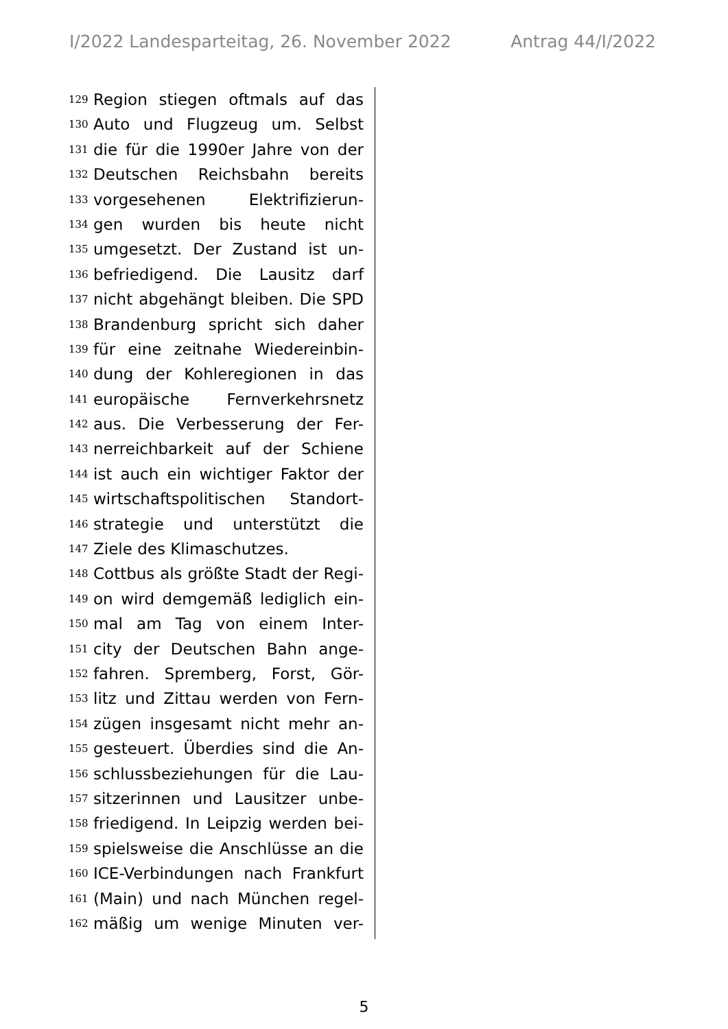I/2022 Landesparteitag, 26. November 2022 Antrag 44/I/2022
129 Region stiegen oftmals auf das
130 Auto und Flugzeug um. Selbst
131 die für die 1990er Jahre von der
132 Deutschen Reichsbahn bereits
133 vorgesehenen Elektrifizierun-
134 gen wurden bis heute nicht
135 umgesetzt. Der Zustand ist un-
136 befriedigend. Die Lausitz darf
137 nicht abgehängt bleiben. Die SPD
138 Brandenburg spricht sich daher
139 für eine zeitnahe Wiedereinbin-
140 dung der Kohleregionen in das
141 europäische Fernverkehrsnetz
142 aus. Die Verbesserung der Fer-
143 nerreichbarkeit auf der Schiene
144 ist auch ein wichtiger Faktor der
145 wirtschaftspolitischen Standort-
146 strategie und unterstützt die
147 Ziele des Klimaschutzes.
148 Cottbus als größte Stadt der Regi-
149 on wird demgemäß lediglich ein-
150 mal am Tag von einem Inter-
151 city der Deutschen Bahn ange-
152 fahren. Spremberg, Forst, Gör-
153 litz und Zittau werden von Fern-
154 zügen insgesamt nicht mehr an-
155 gesteuert. Überdies sind die An-
156 schlussbeziehungen für die Lau-
157 sitzerinnen und Lausitzer unbe-
158 friedigend. In Leipzig werden bei-
159 spielsweise die Anschlüsse an die
160 ICE-Verbindungen nach Frankfurt
161 (Main) und nach München regel-
162 mäßig um wenige Minuten ver-
5